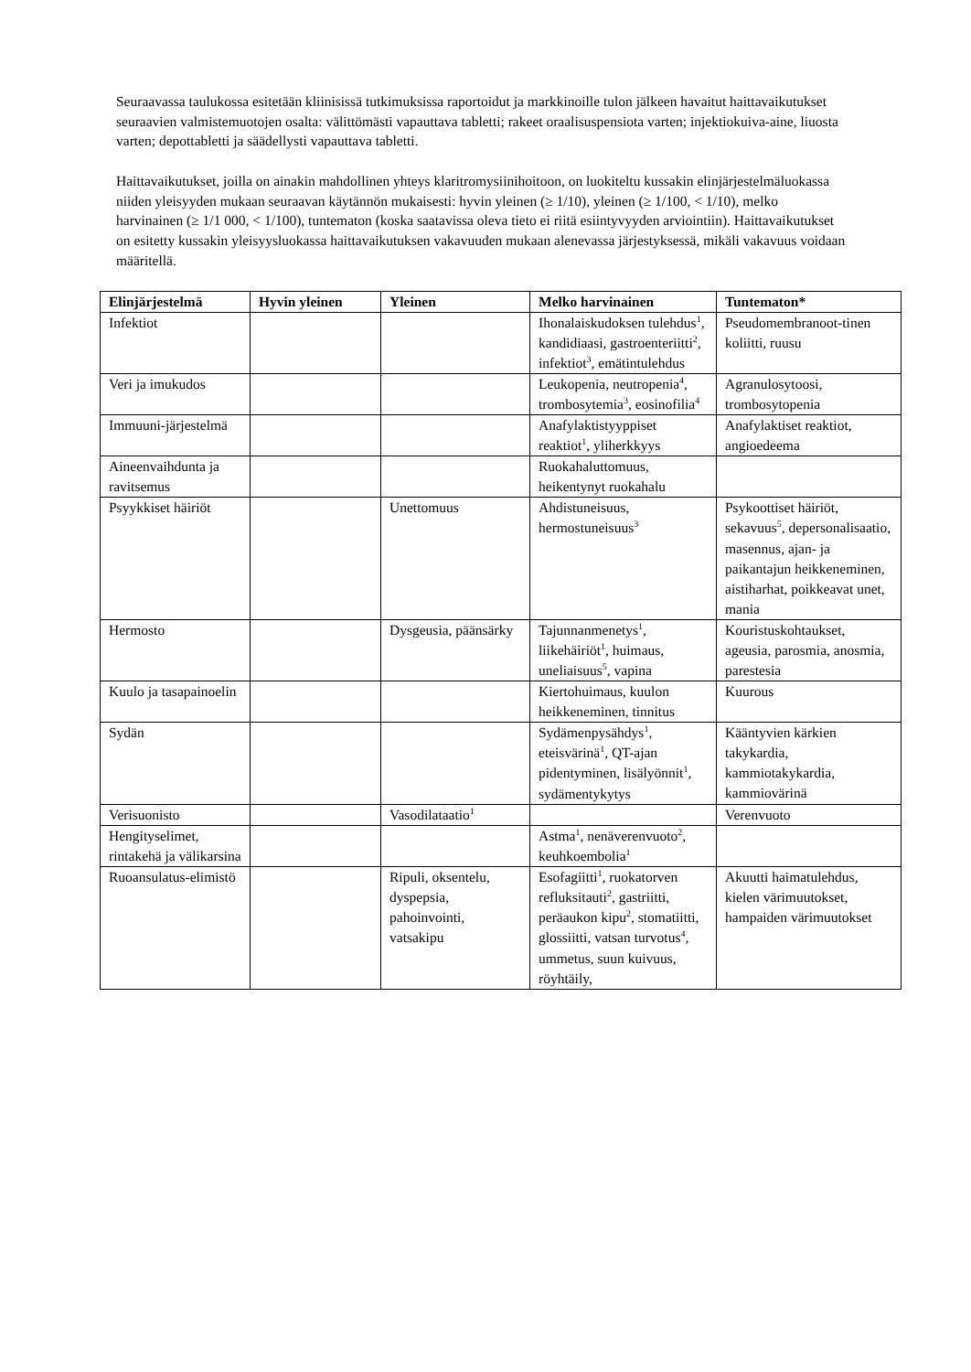Seuraavassa taulukossa esitetään kliinisissä tutkimuksissa raportoidut ja markkinoille tulon jälkeen havaitut haittavaikutukset seuraavien valmistemuotojen osalta: välittömästi vapauttava tabletti; rakeet oraalisuspensiota varten; injektiokuiva-aine, liuosta varten; depottabletti ja säädellysti vapauttava tabletti.
Haittavaikutukset, joilla on ainakin mahdollinen yhteys klaritromysiinihoitoon, on luokiteltu kussakin elinjärjestelmäluokassa niiden yleisyyden mukaan seuraavan käytännön mukaisesti: hyvin yleinen (≥ 1/10), yleinen (≥ 1/100, < 1/10), melko harvinainen (≥ 1/1 000, < 1/100), tuntematon (koska saatavissa oleva tieto ei riitä esiintyvyyden arviointiin). Haittavaikutukset on esitetty kussakin yleisyysluokassa haittavaikutuksen vakavuuden mukaan alenevassa järjestyksessä, mikäli vakavuus voidaan määritellä.
| Elinjärjestelmä | Hyvin yleinen | Yleinen | Melko harvinainen | Tuntematon* |
| --- | --- | --- | --- | --- |
| Infektiot | | | Ihonalaiskudoksen tulehdus<sup>1</sup>, kandidiaasi, gastroenteriitti<sup>2</sup>, infektiot<sup>3</sup>, emätintulehdus | Pseudomembranoot-tinen koliitti, ruusu |
| Veri ja imukudos | | | Leukopenia, neutropenia<sup>4</sup>, trombosytemia<sup>3</sup>, eosinofilia<sup>4</sup> | Agranulosytoosi, trombosytopenia |
| Immuuni-järjestelmä | | | Anafylaktistyyppiset reaktiot<sup>1</sup>, yliherkkyys | Anafylaktiset reaktiot, angioedeema |
| Aineenvaihdunta ja ravitsemus | | | Ruokahaluttomuus, heikentynyt ruokahalu | |
| Psyykkiset häiriöt | | Unettomuus | Ahdistuneisuus, hermostuneisuus<sup>3</sup> | Psykoottiset häiriöt, sekavuus<sup>5</sup>, depersonalisaatio, masennus, ajan- ja paikantajun heikkeneminen, aistiharhat, poikkeavat unet, mania |
| Hermosto | | Dysgeusia, päänsärky | Tajunnanmenetys<sup>1</sup>, liikehäiriöt<sup>1</sup>, huimaus, uneliaisuus<sup>5</sup>, vapina | Kouristuskohtaukset, ageusia, parosmia, anosmia, parestesia |
| Kuulo ja tasapainoelin | | | Kiertohuimaus, kuulon heikkeneminen, tinnitus | Kuurous |
| Sydän | | | Sydämenpysähdys<sup>1</sup>, eteisvärinä<sup>1</sup>, QT-ajan pidentyminen, lisälyönnit<sup>1</sup>, sydämentykytys | Kääntyvien kärkien takykardia, kammiotakykardia, kammiovärinä |
| Verisuonisto | | Vasodilataatio<sup>1</sup> | | Verenvuoto |
| Hengityselimet, rintakehä ja välikarsina | | | Astma<sup>1</sup>, nenäverenvuoto<sup>2</sup>, keuhkoembolia<sup>1</sup> | |
| Ruoansulatus-elimistö | | Ripuli, oksentelu, dyspepsia, pahoinvointi, vatsakipu | Esofagiitti<sup>1</sup>, ruokatorven refluksitauti<sup>2</sup>, gastriitti, peräaukon kipu<sup>2</sup>, stomatiitti, glossiitti, vatsan turvotus<sup>4</sup>, ummetus, suun kuivuus, röyhtäily, | Akuutti haimatulehdus, kielen värimuutokset, hampaiden värimuutokset |